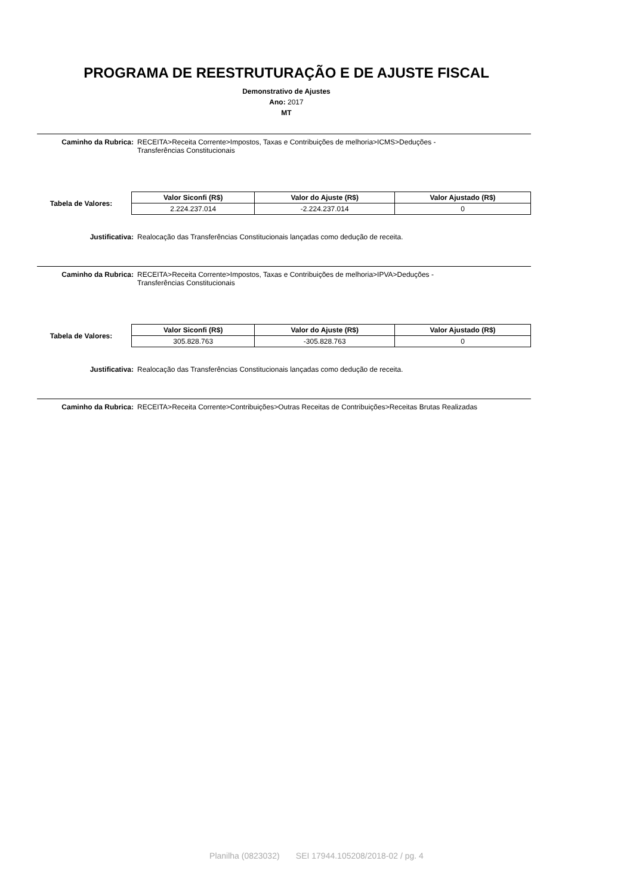PROGRAMA DE REESTRUTURAÇÃO E DE AJUSTE FISCAL
Demonstrativo de Ajustes
Ano: 2017
MT
Caminho da Rubrica: RECEITA>Receita Corrente>Impostos, Taxas e Contribuições de melhoria>ICMS>Deduções -
Transferências Constitucionais
Tabela de Valores:
| Valor Siconfi (R$) | Valor do Ajuste (R$) | Valor Ajustado (R$) |
| --- | --- | --- |
| 2.224.237.014 | -2.224.237.014 | 0 |
Justificativa: Realocação das Transferências Constitucionais lançadas como dedução de receita.
Caminho da Rubrica: RECEITA>Receita Corrente>Impostos, Taxas e Contribuições de melhoria>IPVA>Deduções -
Transferências Constitucionais
Tabela de Valores:
| Valor Siconfi (R$) | Valor do Ajuste (R$) | Valor Ajustado (R$) |
| --- | --- | --- |
| 305.828.763 | -305.828.763 | 0 |
Justificativa: Realocação das Transferências Constitucionais lançadas como dedução de receita.
Caminho da Rubrica: RECEITA>Receita Corrente>Contribuições>Outras Receitas de Contribuições>Receitas Brutas Realizadas
Planilha (0823032) SEI 17944.105208/2018-02 / pg. 4